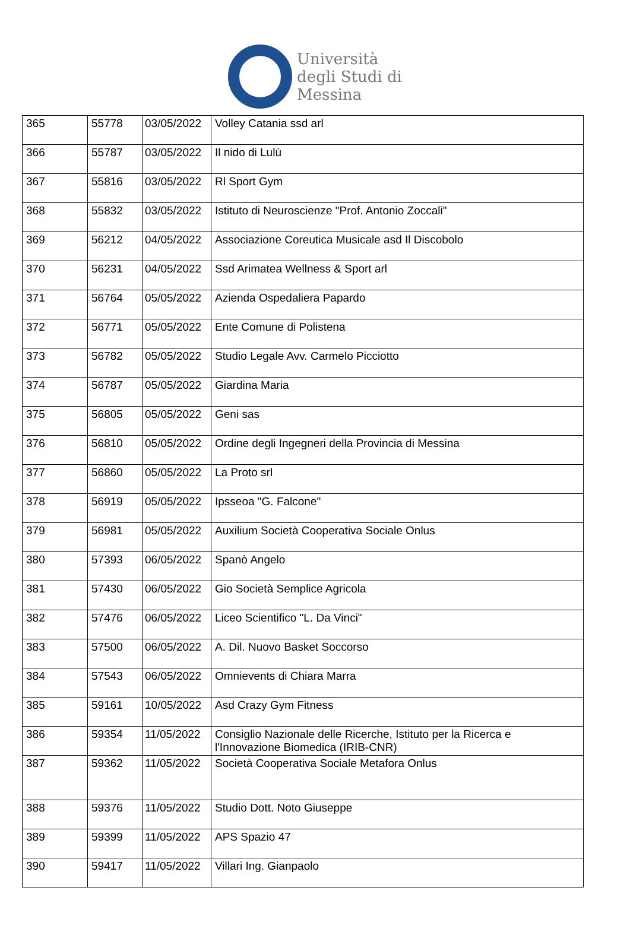Università
degli Studi di
Messina
| 365 | 55778 | 03/05/2022 | Volley Catania ssd arl |
| 366 | 55787 | 03/05/2022 | Il nido di Lulù |
| 367 | 55816 | 03/05/2022 | Rl Sport Gym |
| 368 | 55832 | 03/05/2022 | Istituto di Neuroscienze "Prof. Antonio Zoccali" |
| 369 | 56212 | 04/05/2022 | Associazione Coreutica Musicale asd Il Discobolo |
| 370 | 56231 | 04/05/2022 | Ssd Arimatea Wellness & Sport arl |
| 371 | 56764 | 05/05/2022 | Azienda Ospedaliera Papardo |
| 372 | 56771 | 05/05/2022 | Ente Comune di Polistena |
| 373 | 56782 | 05/05/2022 | Studio Legale Avv. Carmelo Picciotto |
| 374 | 56787 | 05/05/2022 | Giardina Maria |
| 375 | 56805 | 05/05/2022 | Geni sas |
| 376 | 56810 | 05/05/2022 | Ordine degli Ingegneri della Provincia di Messina |
| 377 | 56860 | 05/05/2022 | La Proto srl |
| 378 | 56919 | 05/05/2022 | Ipsseoa "G. Falcone" |
| 379 | 56981 | 05/05/2022 | Auxilium Società Cooperativa Sociale Onlus |
| 380 | 57393 | 06/05/2022 | Spanò Angelo |
| 381 | 57430 | 06/05/2022 | Gio Società Semplice Agricola |
| 382 | 57476 | 06/05/2022 | Liceo Scientifico "L. Da Vinci" |
| 383 | 57500 | 06/05/2022 | A. Dil. Nuovo Basket Soccorso |
| 384 | 57543 | 06/05/2022 | Omnievents di Chiara Marra |
| 385 | 59161 | 10/05/2022 | Asd Crazy Gym Fitness |
| 386 | 59354 | 11/05/2022 | Consiglio Nazionale delle Ricerche, Istituto per la Ricerca e l'Innovazione Biomedica (IRIB-CNR) |
| 387 | 59362 | 11/05/2022 | Società Cooperativa Sociale Metafora Onlus |
| 388 | 59376 | 11/05/2022 | Studio Dott. Noto Giuseppe |
| 389 | 59399 | 11/05/2022 | APS Spazio 47 |
| 390 | 59417 | 11/05/2022 | Villari Ing. Gianpaolo |